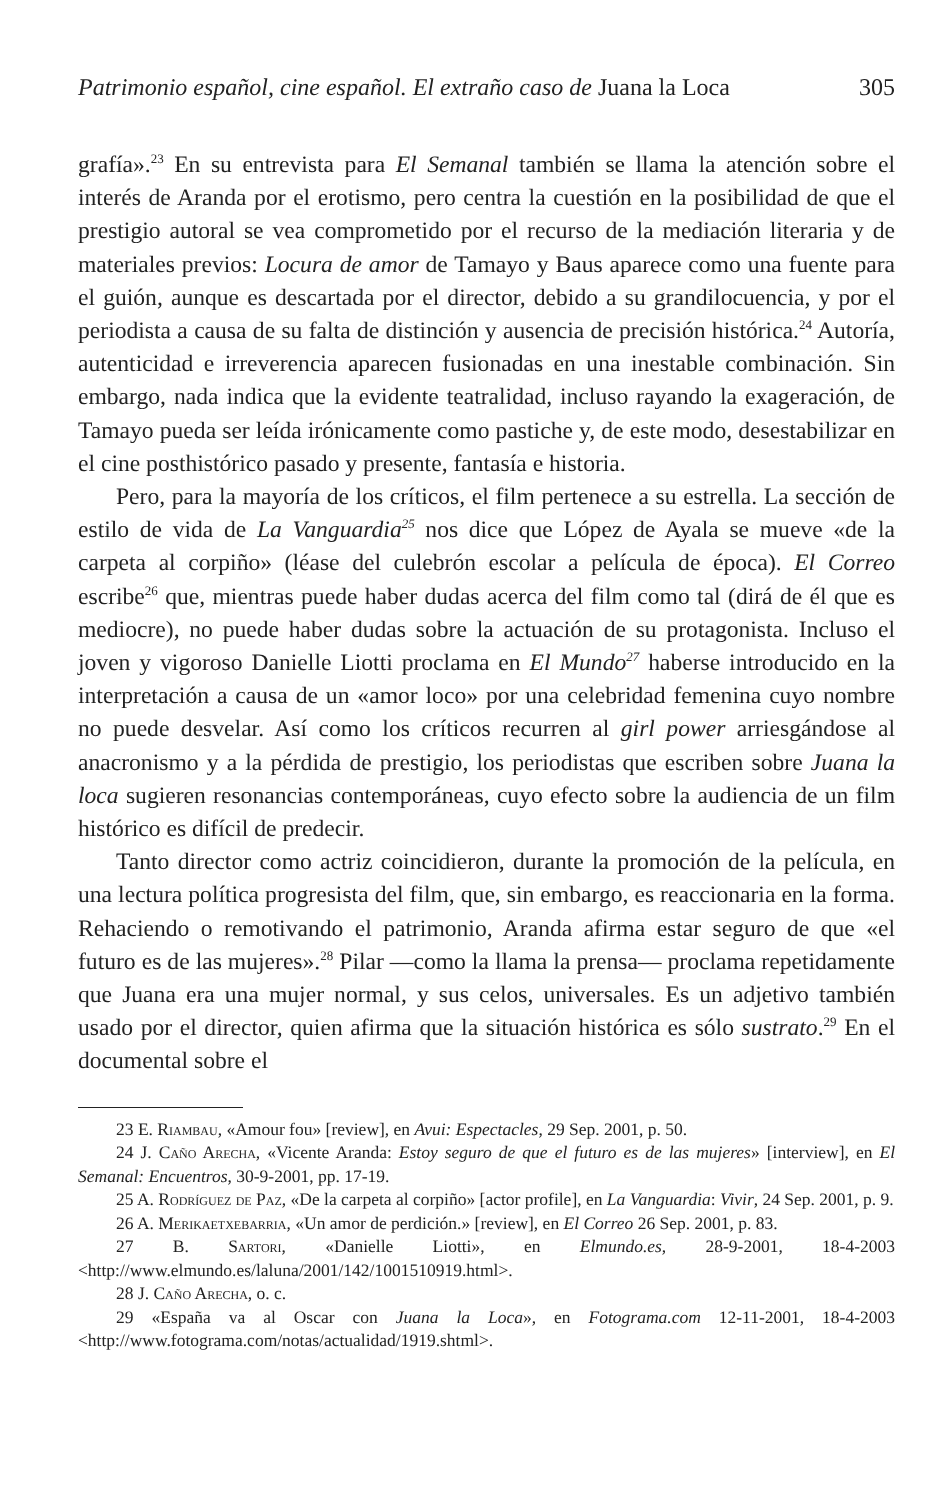Patrimonio español, cine español. El extraño caso de Juana la Loca 305
grafía».<sup>23</sup> En su entrevista para El Semanal también se llama la atención sobre el interés de Aranda por el erotismo, pero centra la cuestión en la posibilidad de que el prestigio autoral se vea comprometido por el recurso de la mediación literaria y de materiales previos: Locura de amor de Tamayo y Baus aparece como una fuente para el guión, aunque es descartada por el director, debido a su grandilocuencia, y por el periodista a causa de su falta de distinción y ausencia de precisión histórica.<sup>24</sup> Autoría, autenticidad e irreverencia aparecen fusionadas en una inestable combinación. Sin embargo, nada indica que la evidente teatralidad, incluso rayando la exageración, de Tamayo pueda ser leída irónicamente como pastiche y, de este modo, desestabilizar en el cine posthistórico pasado y presente, fantasía e historia.
Pero, para la mayoría de los críticos, el film pertenece a su estrella. La sección de estilo de vida de La Vanguardia<sup>25</sup> nos dice que López de Ayala se mueve «de la carpeta al corpiño» (léase del culebrón escolar a película de época). El Correo escribe<sup>26</sup> que, mientras puede haber dudas acerca del film como tal (dirá de él que es mediocre), no puede haber dudas sobre la actuación de su protagonista. Incluso el joven y vigoroso Danielle Liotti proclama en El Mundo<sup>27</sup> haberse introducido en la interpretación a causa de un «amor loco» por una celebridad femenina cuyo nombre no puede desvelar. Así como los críticos recurren al girl power arriesgándose al anacronismo y a la pérdida de prestigio, los periodistas que escriben sobre Juana la loca sugieren resonancias contemporáneas, cuyo efecto sobre la audiencia de un film histórico es difícil de predecir.
Tanto director como actriz coincidieron, durante la promoción de la película, en una lectura política progresista del film, que, sin embargo, es reaccionaria en la forma. Rehaciendo o remotivando el patrimonio, Aranda afirma estar seguro de que «el futuro es de las mujeres».<sup>28</sup> Pilar —como la llama la prensa— proclama repetidamente que Juana era una mujer normal, y sus celos, universales. Es un adjetivo también usado por el director, quien afirma que la situación histórica es sólo sustrato.<sup>29</sup> En el documental sobre el
23 E. Riambau, «Amour fou» [review], en Avui: Espectacles, 29 Sep. 2001, p. 50.
24 J. Caño Arecha, «Vicente Aranda: Estoy seguro de que el futuro es de las mujeres» [interview], en El Semanal: Encuentros, 30-9-2001, pp. 17-19.
25 A. Rodríguez de Paz, «De la carpeta al corpiño» [actor profile], en La Vanguardia: Vivir, 24 Sep. 2001, p. 9.
26 A. Merikaetxebarria, «Un amor de perdición.» [review], en El Correo 26 Sep. 2001, p. 83.
27 B. Sartori, «Danielle Liotti», en Elmundo.es, 28-9-2001, 18-4-2003 <http://www.elmundo.es/laluna/2001/142/1001510919.html>.
28 J. Caño Arecha, o. c.
29 «España va al Oscar con Juana la Loca», en Fotograma.com 12-11-2001, 18-4-2003 <http://www.fotograma.com/notas/actualidad/1919.shtml>.